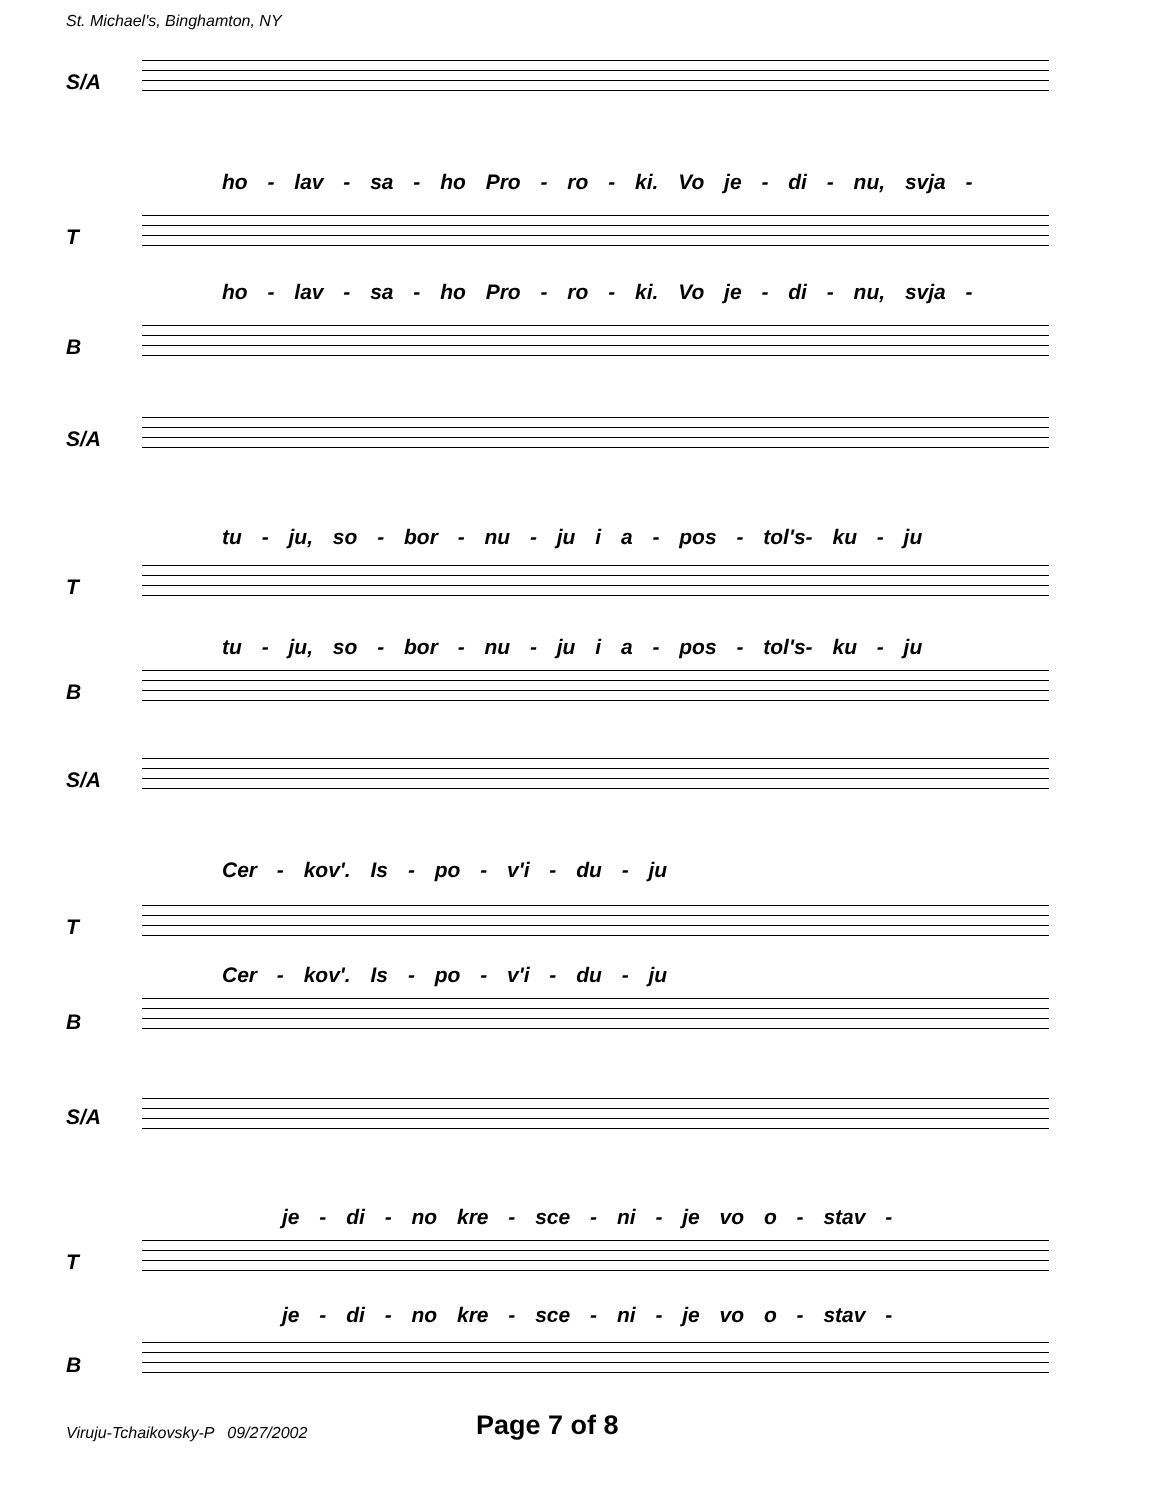St. Michael's, Binghamton, NY
S/A
ho - lav - sa - ho Pro - ro - ki. Vo je - di - nu, svja -
T
ho - lav - sa - ho Pro - ro - ki. Vo je - di - nu, svja -
B
S/A
tu - ju, so - bor - nu - ju i a - pos - tol's- ku - ju
T
tu - ju, so - bor - nu - ju i a - pos - tol's- ku - ju
B
S/A
Cer - kov'. Is - po - v'i - du - ju
T
Cer - kov'. Is - po - v'i - du - ju
B
S/A
je - di - no kre - sce - ni - je vo o - stav -
T
je - di - no kre - sce - ni - je vo o - stav -
B
Viruju-Tchaikovsky-P 09/27/2002
Page 7 of 8